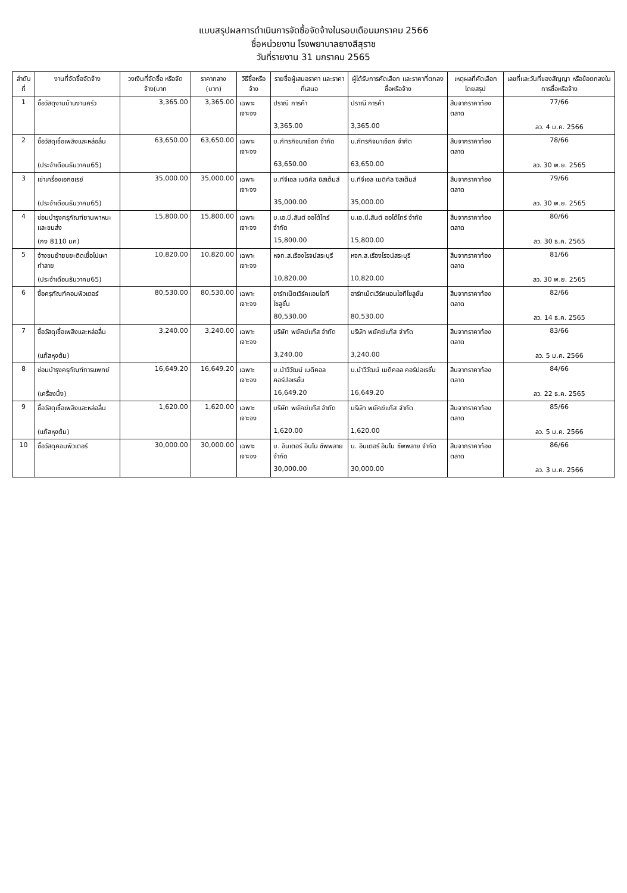แบบสรุปผลการดำเนินการจัดซื้อจัดจ้างในรอบเดือนมกราคม 2566
ชื่อหน่วยงาน โรงพยาบาลยางสีสุราช
วันที่รายงาน 31 มกราคม 2565
| ลำดับที่ | งานที่จัดซื้อจัดจ้าง | วงเงินที่จัดซื้อ หรือจัดจ้าง(บาท | ราคากลาง (บาท) | วิธีซื้อหรือจ้าง | รายชื่อผู้เสนอราคา และราคาที่เสนอ | ผู้ได้รับการคัดเลือก และราคาที่ตกลงซื้อหรือจ้าง | เหตุผลที่คัดเลือกโดยสรุป | เลขที่และวันที่ของสัญญา หรือข้อตกลงในการซื้อหรือจ้าง |
| --- | --- | --- | --- | --- | --- | --- | --- | --- |
| 1 | ซื้อวัสดุงานบ้านงานครัว | 3,365.00 | 3,365.00 | เฉพาะเจาะจง | ปราณี การค้า | ปราณี การค้า | สืบจากราคาท้องตลาด | 77/66 |
| | | | | | 3,365.00 | 3,365.00 | | ลว. 4 ม.ค. 2566 |
| 2 | ซื้อวัสดุเชื้อเพลิงและหล่อลื่น | 63,650.00 | 63,650.00 | เฉพาะเจาะจง | บ.ภัทรกิจนาเชือก จำกัด | บ.ภัทรกิจนาเชือก จำกัด | สืบจากราคาท้องตลาด | 78/66 |
| | (ประจำเดือนธันวาคม65) | | | | 63,650.00 | 63,650.00 | | ลว. 30 พ.ย. 2565 |
| 3 | เช่าเครื่องเอกซเรย์ | 35,000.00 | 35,000.00 | เฉพาะเจาะจง | บ.ทีจีเอล เมดิคัล ซิสเต็มส์ | บ.ทีจีเอล เมดิคัล ซิสเต็มส์ | สืบจากราคาท้องตลาด | 79/66 |
| | (ประจำเดือนธันวาคม65) | | | | 35,000.00 | 35,000.00 | | ลว. 30 พ.ย. 2565 |
| 4 | ซ่อมบำรุงครุภัณฑ์ยานพาหนะและขนส่ง | 15,800.00 | 15,800.00 | เฉพาะเจาะจง | บ.เอ.บี.สันต์ ออโต้ไทร์ จำกัด | บ.เอ.บี.สันต์ ออโต้ไทร์ จำกัด | สืบจากราคาท้องตลาด | 80/66 |
| | (กง 8110 มค) | | | | 15,800.00 | 15,800.00 | | ลว. 30 ธ.ค. 2565 |
| 5 | จ้างขนย้ายขยะติดเชื้อไปเผาทำลาย | 10,820.00 | 10,820.00 | เฉพาะเจาะจง | หจก.ส.เรืองโรจน์สระบุรี | หจก.ส.เรืองโรจน์สระบุรี | สืบจากราคาท้องตลาด | 81/66 |
| | (ประจำเดือนธันวาคม65) | | | | 10,820.00 | 10,820.00 | | ลว. 30 พ.ย. 2565 |
| 6 | ซื้อครุภัณฑ์คอมพิวเตอร์ | 80,530.00 | 80,530.00 | เฉพาะเจาะจง | อาร์ทเน็ตเวิร์คแอนไอทีโซลูชั่น | อาร์ทเน็ตเวิร์คแอนไอทีโซลูชั่น | สืบจากราคาท้องตลาด | 82/66 |
| | | | | | 80,530.00 | 80,530.00 | | ลว. 14 ธ.ค. 2565 |
| 7 | ซื้อวัสดุเชื้อเพลิงและหล่อลื่น | 3,240.00 | 3,240.00 | เฉพาะเจาะจง | บริษัท พยัคฆ์แก๊ส จำกัด | บริษัท พยัคฆ์แก๊ส จำกัด | สืบจากราคาท้องตลาด | 83/66 |
| | (แก๊สหุงต้ม) | | | | 3,240.00 | 3,240.00 | | ลว. 5 ม.ค. 2566 |
| 8 | ซ่อมบำรุงครุภัณฑ์การแพทย์ | 16,649.20 | 16,649.20 | เฉพาะเจาะจง | บ.นำวิวัฒน์ เมดิคอล คอร์ปอเรชั่น | บ.นำวิวัฒน์ เมดิคอล คอร์ปอเรชั่น | สืบจากราคาท้องตลาด | 84/66 |
| | (เครื่องนึ่ง) | | | | 16,649.20 | 16,649.20 | | ลว. 22 ธ.ค. 2565 |
| 9 | ซื้อวัสดุเชื้อเพลิงและหล่อลื่น | 1,620.00 | 1,620.00 | เฉพาะเจาะจง | บริษัท พยัคฆ์แก๊ส จำกัด | บริษัท พยัคฆ์แก๊ส จำกัด | สืบจากราคาท้องตลาด | 85/66 |
| | (แก๊สหุงต้ม) | | | | 1,620.00 | 1,620.00 | | ลว. 5 ม.ค. 2566 |
| 10 | ซื้อวัสดุคอมพิวเตอร์ | 30,000.00 | 30,000.00 | เฉพาะเจาะจง | บ. อินเตอร์ อินโน ซัพพลาย จำกัด | บ. อินเตอร์ อินโน ซัพพลาย จำกัด | สืบจากราคาท้องตลาด | 86/66 |
| | | | | | 30,000.00 | 30,000.00 | | ลว. 3 ม.ค. 2566 |